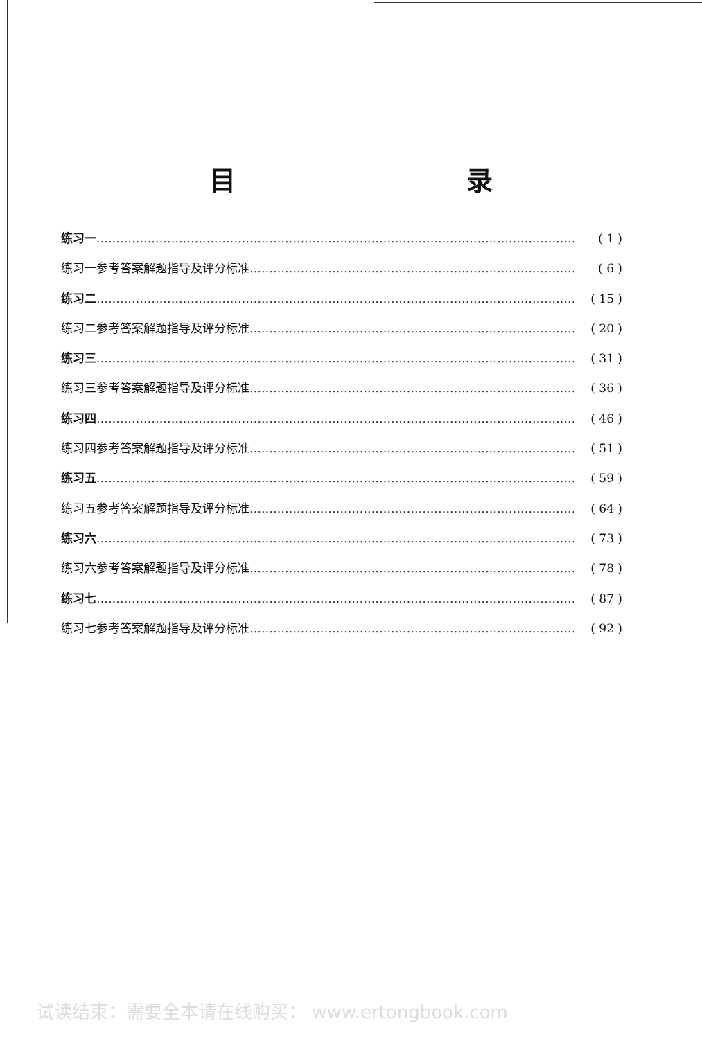目 录
练习一 …………………………………………………………………………………………………………… ( 1 )
练习一参考答案解题指导及评分标准 …………………………………………………………………………… ( 6 )
练习二 …………………………………………………………………………………………………………… ( 15 )
练习二参考答案解题指导及评分标准 …………………………………………………………………………… ( 20 )
练习三 …………………………………………………………………………………………………………… ( 31 )
练习三参考答案解题指导及评分标准 …………………………………………………………………………… ( 36 )
练习四 …………………………………………………………………………………………………………… ( 46 )
练习四参考答案解题指导及评分标准 …………………………………………………………………………… ( 51 )
练习五 …………………………………………………………………………………………………………… ( 59 )
练习五参考答案解题指导及评分标准 …………………………………………………………………………… ( 64 )
练习六 …………………………………………………………………………………………………………… ( 73 )
练习六参考答案解题指导及评分标准 …………………………………………………………………………… ( 78 )
练习七 …………………………………………………………………………………………………………… ( 87 )
练习七参考答案解题指导及评分标准 …………………………………………………………………………… ( 92 )
试读结束：需要全本请在线购买： www.ertongbook.com